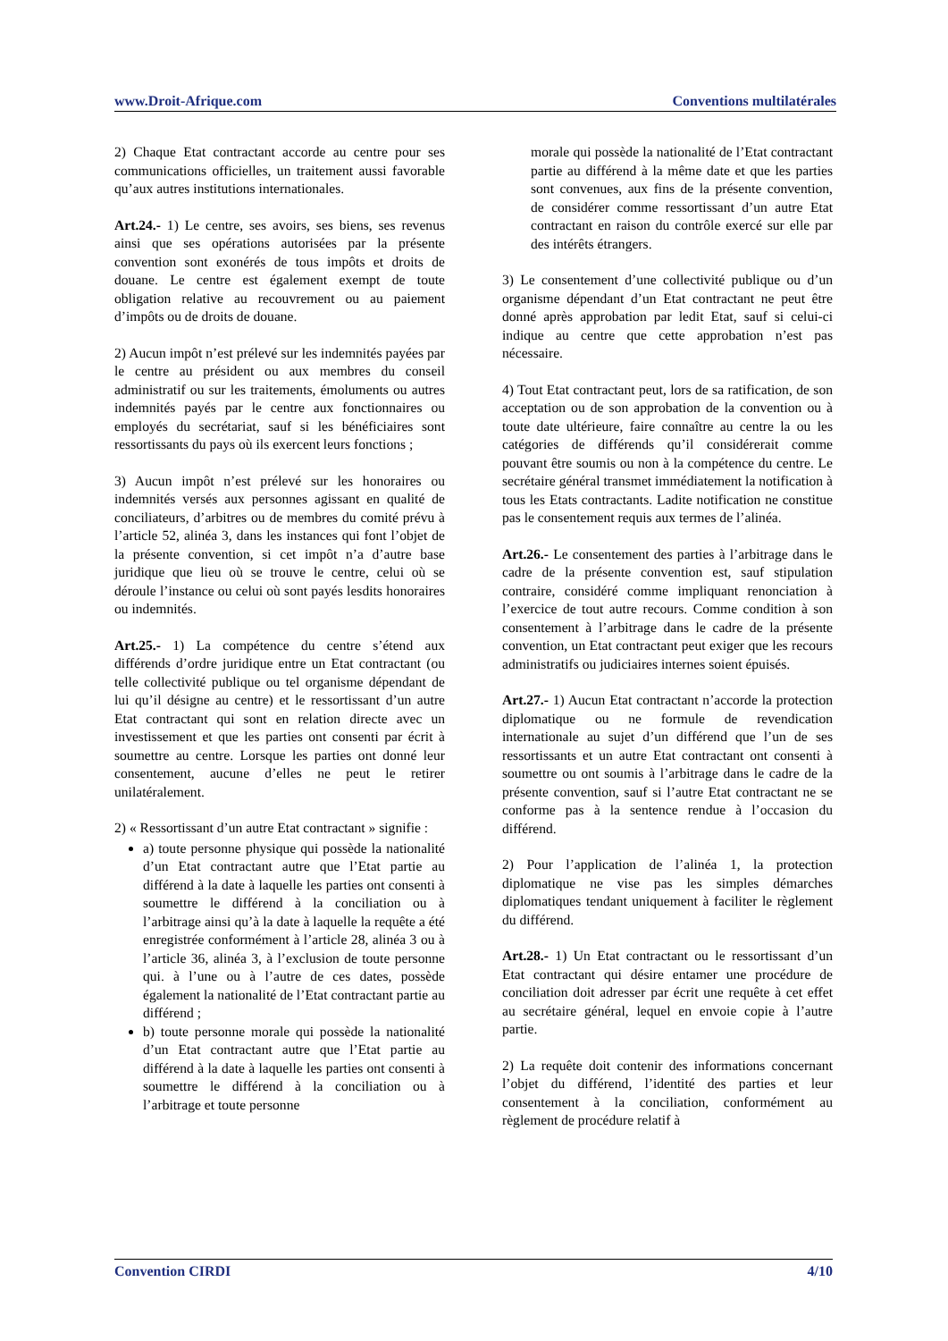www.Droit-Afrique.com Conventions multilatérales
2) Chaque Etat contractant accorde au centre pour ses communications officielles, un traitement aussi favorable qu’aux autres institutions internationales.
Art.24.- 1) Le centre, ses avoirs, ses biens, ses revenus ainsi que ses opérations autorisées par la présente convention sont exonérés de tous impôts et droits de douane. Le centre est également exempt de toute obligation relative au recouvrement ou au paiement d’impôts ou de droits de douane.
2) Aucun impôt n’est prélevé sur les indemnités payées par le centre au président ou aux membres du conseil administratif ou sur les traitements, émoluments ou autres indemnités payés par le centre aux fonctionnaires ou employés du secrétariat, sauf si les bénéficiaires sont ressortissants du pays où ils exercent leurs fonctions ;
3) Aucun impôt n’est prélevé sur les honoraires ou indemnités versés aux personnes agissant en qualité de conciliateurs, d’arbitres ou de membres du comité prévu à l’article 52, alinéa 3, dans les instances qui font l’objet de la présente convention, si cet impôt n’a d’autre base juridique que lieu où se trouve le centre, celui où se déroule l’instance ou celui où sont payés lesdits honoraires ou indemnités.
Art.25.- 1) La compétence du centre s’étend aux différends d’ordre juridique entre un Etat contractant (ou telle collectivité publique ou tel organisme dépendant de lui qu’il désigne au centre) et le ressortissant d’un autre Etat contractant qui sont en relation directe avec un investissement et que les parties ont consenti par écrit à soumettre au centre. Lorsque les parties ont donné leur consentement, aucune d’elles ne peut le retirer unilatéralement.
2) « Ressortissant d’un autre Etat contractant » signifie :
a) toute personne physique qui possède la nationalité d’un Etat contractant autre que l’Etat partie au différend à la date à laquelle les parties ont consenti à soumettre le différend à la conciliation ou à l’arbitrage ainsi qu’à la date à laquelle la requête a été enregistrée conformément à l’article 28, alinéa 3 ou à l’article 36, alinéa 3, à l’exclusion de toute personne qui. à l’une ou à l’autre de ces dates, possède également la nationalité de l’Etat contractant partie au différend ;
b) toute personne morale qui possède la nationalité d’un Etat contractant autre que l’Etat partie au différend à la date à laquelle les parties ont consenti à soumettre le différend à la conciliation ou à l’arbitrage et toute personne
morale qui possède la nationalité de l’Etat contractant partie au différend à la même date et que les parties sont convenues, aux fins de la présente convention, de considérer comme ressortissant d’un autre Etat contractant en raison du contrôle exercé sur elle par des intérêts étrangers.
3) Le consentement d’une collectivité publique ou d’un organisme dépendant d’un Etat contractant ne peut être donné après approbation par ledit Etat, sauf si celui-ci indique au centre que cette approbation n’est pas nécessaire.
4) Tout Etat contractant peut, lors de sa ratification, de son acceptation ou de son approbation de la convention ou à toute date ultérieure, faire connaître au centre la ou les catégories de différends qu’il considérerait comme pouvant être soumis ou non à la compétence du centre. Le secrétaire général transmet immédiatement la notification à tous les Etats contractants. Ladite notification ne constitue pas le consentement requis aux termes de l’alinéa.
Art.26.- Le consentement des parties à l’arbitrage dans le cadre de la présente convention est, sauf stipulation contraire, considéré comme impliquant renonciation à l’exercice de tout autre recours. Comme condition à son consentement à l’arbitrage dans le cadre de la présente convention, un Etat contractant peut exiger que les recours administratifs ou judiciaires internes soient épuisés.
Art.27.- 1) Aucun Etat contractant n’accorde la protection diplomatique ou ne formule de revendication internationale au sujet d’un différend que l’un de ses ressortissants et un autre Etat contractant ont consenti à soumettre ou ont soumis à l’arbitrage dans le cadre de la présente convention, sauf si l’autre Etat contractant ne se conforme pas à la sentence rendue à l’occasion du différend.
2) Pour l’application de l’alinéa 1, la protection diplomatique ne vise pas les simples démarches diplomatiques tendant uniquement à faciliter le règlement du différend.
Art.28.- 1) Un Etat contractant ou le ressortissant d’un Etat contractant qui désire entamer une procédure de conciliation doit adresser par écrit une requête à cet effet au secrétaire général, lequel en envoie copie à l’autre partie.
2) La requête doit contenir des informations concernant l’objet du différend, l’identité des parties et leur consentement à la conciliation, conformément au règlement de procédure relatif à
Convention CIRDI 4/10